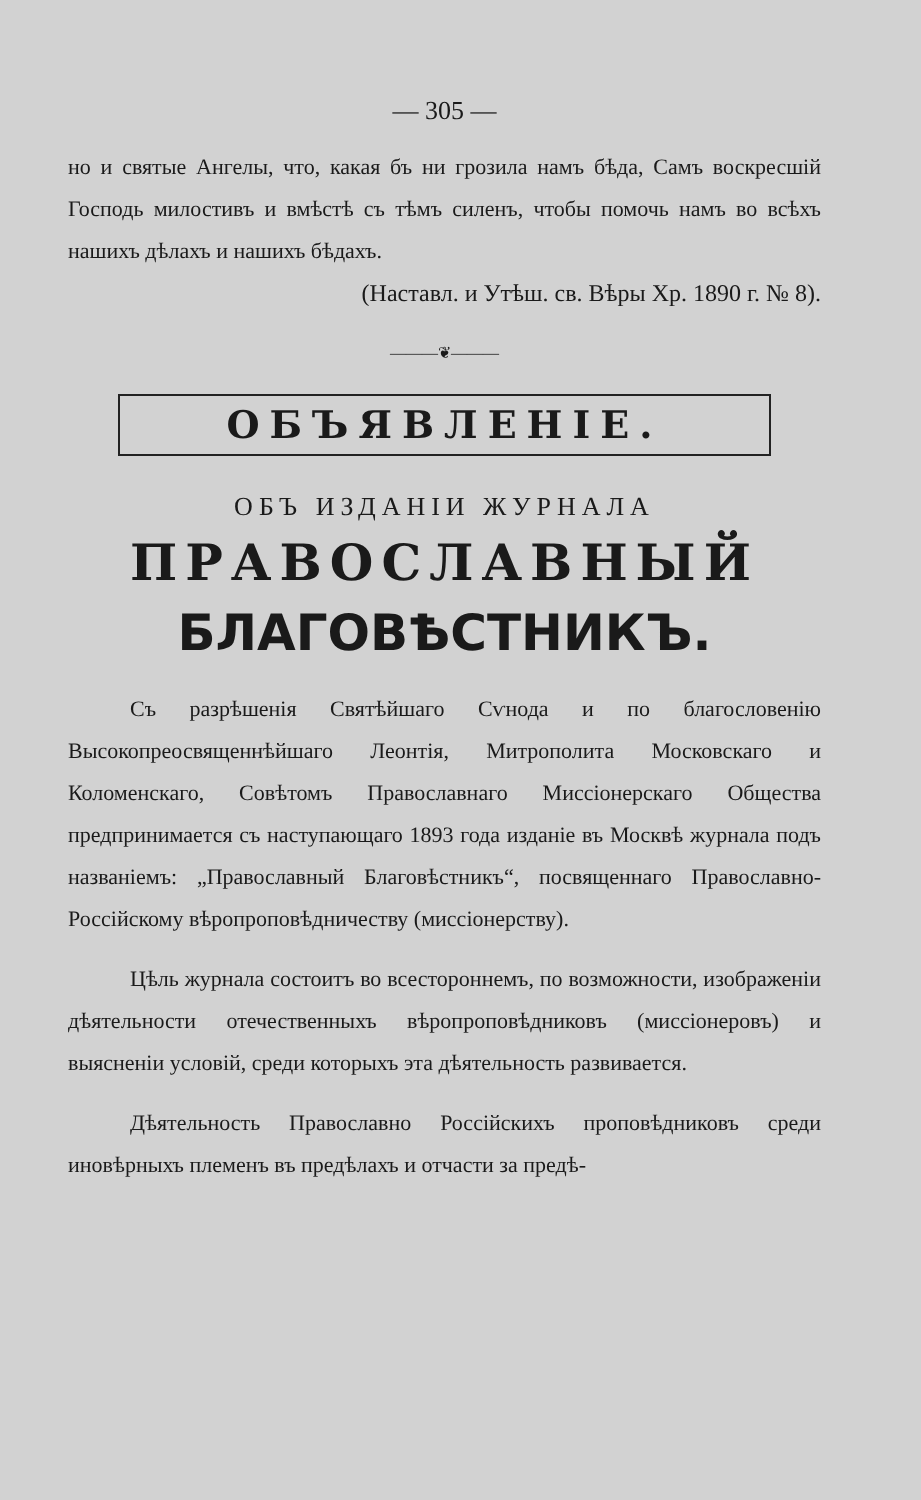— 305 —
но и святые Ангелы, что, какая бъ ни грозила намъ бѣда, Самъ воскресшій Господь милостивъ и вмѣстѣ съ тѣмъ силенъ, чтобы помочь намъ во всѣхъ нашихъ дѣлахъ и нашихъ бѣдахъ.
(Наставл. и Утѣш. св. Вѣры Хр. 1890 г. № 8).
———❦———
ОБЪЯВЛЕНІЕ.
ОБЪ ИЗДАНІИ ЖУРНАЛА
ПРАВОСЛАВНЫЙ
БЛАГОВѢСТНИКЪ.
Съ разрѣшенія Святѣйшаго Сѵнода и по благословенію Высокопреосвященнѣйшаго Леонтія, Митрополита Московскаго и Коломенскаго, Совѣтомъ Православнаго Миссіонерскаго Общества предпринимается съ наступающаго 1893 года изданіе въ Москвѣ журнала подъ названіемъ: „Православный Благовѣстникъ“, посвященнаго Православно-Россійскому вѣропроповѣдничеству (миссіонерству).
Цѣль журнала состоитъ во всестороннемъ, по возможности, изображеніи дѣятельности отечественныхъ вѣропроповѣдниковъ (миссіонеровъ) и выясненіи условій, среди которыхъ эта дѣятельность развивается.
Дѣятельность Православно Россійскихъ проповѣдниковъ среди иновѣрныхъ племенъ въ предѣлахъ и отчасти за предѣ-